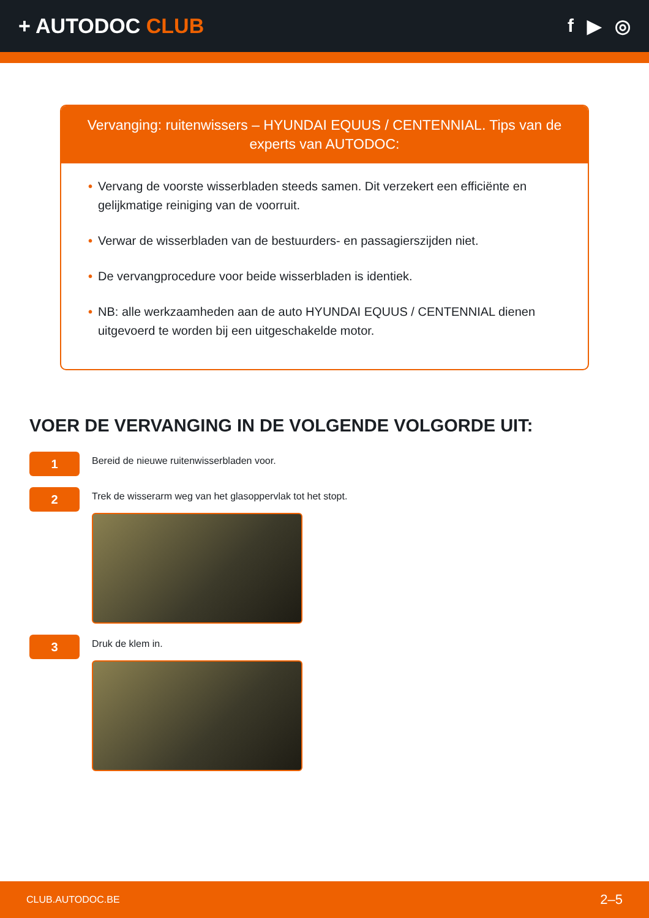+ AUTODOC CLUB f ▶ ◎
Vervanging: ruitenwissers – HYUNDAI EQUUS / CENTENNIAL. Tips van de experts van AUTODOC:
• Vervang de voorste wisserbladen steeds samen. Dit verzekert een efficiënte en gelijkmatige reiniging van de voorruit.
• Verwar de wisserbladen van de bestuurders- en passagierszijden niet.
• De vervangprocedure voor beide wisserbladen is identiek.
• NB: alle werkzaamheden aan de auto HYUNDAI EQUUS / CENTENNIAL dienen uitgevoerd te worden bij een uitgeschakelde motor.
VOER DE VERVANGING IN DE VOLGENDE VOLGORDE UIT:
1
Bereid de nieuwe ruitenwisserbladen voor.
2
Trek de wisserarm weg van het glasoppervlak tot het stopt.
3
Druk de klem in.
CLUB.AUTODOC.BE 2–5